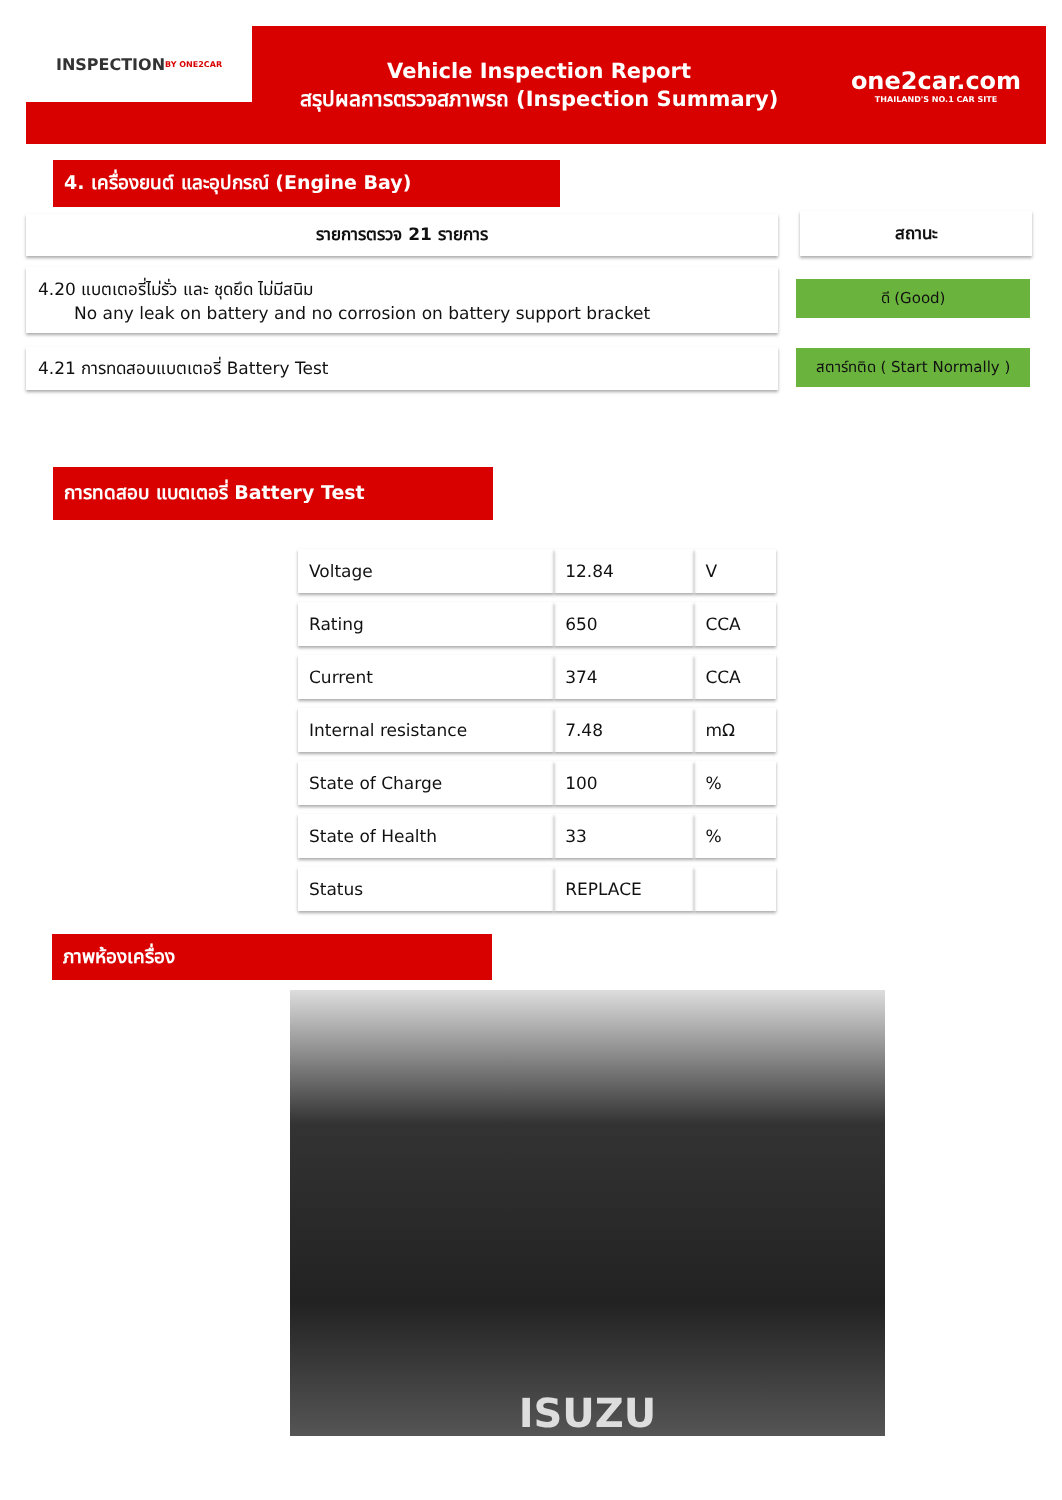INSPECTION
BY ONE2CAR
Vehicle Inspection Report
สรุปผลการตรวจสภาพรถ (Inspection Summary)
one2car.com
THAILAND'S NO.1 CAR SITE
4. เครื่องยนต์ และอุปกรณ์ (Engine Bay)
รายการตรวจ 21 รายการ สถานะ
4.20 แบตเตอรี่ไม่รั่ว และ ชุดยึด ไม่มีสนิม
No any leak on battery and no corrosion on battery support bracket
ดี (Good)
4.21 การทดสอบแบตเตอรี่ Battery Test
สตาร์ทติด ( Start Normally )
การทดสอบ แบตเตอรี่ Battery Test
| Voltage | 12.84 | V |
| Rating | 650 | CCA |
| Current | 374 | CCA |
| Internal resistance | 7.48 | mΩ |
| State of Charge | 100 | % |
| State of Health | 33 | % |
| Status | REPLACE | |
ภาพห้องเครื่อง
ISUZU